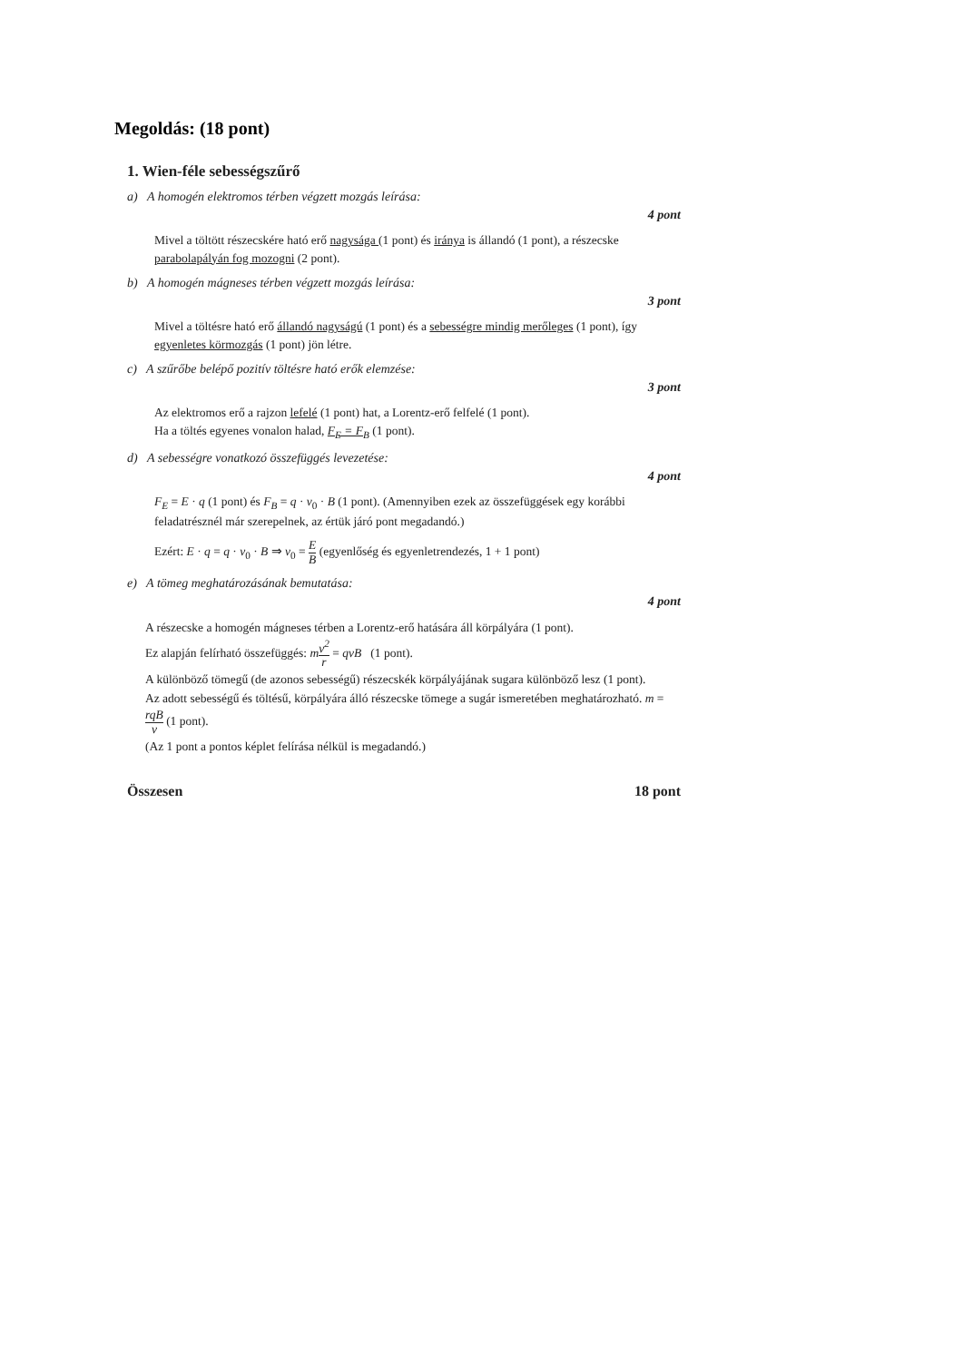Megoldás: (18 pont)
1. Wien-féle sebességszűrő
a) A homogén elektromos térben végzett mozgás leírása:
4 pont
Mivel a töltött részecskére ható erő nagysága (1 pont) és iránya is állandó (1 pont), a részecske parabolapályán fog mozogni (2 pont).
b) A homogén mágneses térben végzett mozgás leírása:
3 pont
Mivel a töltésre ható erő állandó nagyságú (1 pont) és a sebességre mindig merőleges (1 pont), így egyenletes körmozgás (1 pont) jön létre.
c) A szűrőbe belépő pozitív töltésre ható erők elemzése:
3 pont
Az elektromos erő a rajzon lefelé (1 pont) hat, a Lorentz-erő felfelé (1 pont).
Ha a töltés egyenes vonalon halad, F<sub>E</sub> = F<sub>B</sub> (1 pont).
d) A sebességre vonatkozó összefüggés levezetése:
4 pont
F<sub>E</sub> = E · q (1 pont) és F<sub>B</sub> = q · v<sub>0</sub> · B (1 pont). (Amennyiben ezek az összefüggések egy korábbi feladatrésznél már szerepelnek, az értük járó pont megadandó.)
Ezért: E · q = q · v<sub>0</sub> · B ⇒ v<sub>0</sub> = E B (egyenlőség és egyenletrendezés, 1 + 1 pont)
e) A tömeg meghatározásának bemutatása:
4 pont
A részecske a homogén mágneses térben a Lorentz-erő hatására áll körpályára (1 pont).
Ez alapján felírható összefüggés: mv<sup>2</sup> r = qvB (1 pont).
A különböző tömegű (de azonos sebességű) részecskék körpályájának sugara különböző lesz (1 pont).
Az adott sebességű és töltésű, körpályára álló részecske tömege a sugár ismeretében meghatározható. m = rqB v (1 pont).
(Az 1 pont a pontos képlet felírása nélkül is megadandó.)
Összesen 18 pont